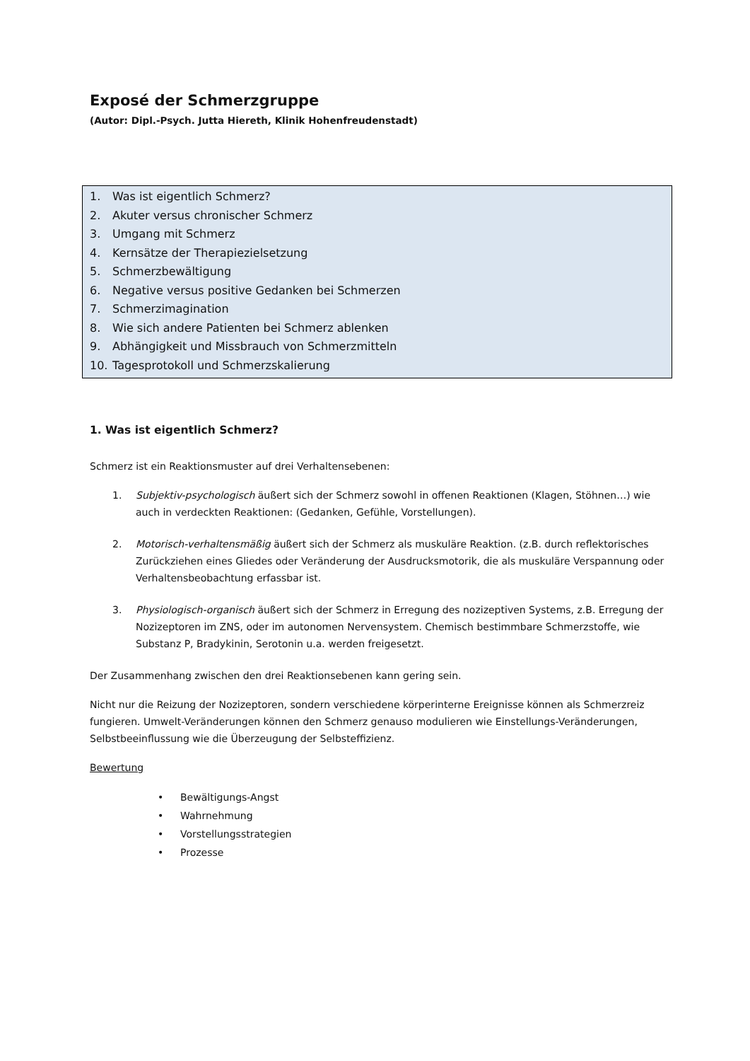Exposé der Schmerzgruppe
(Autor: Dipl.-Psych. Jutta Hiereth, Klinik Hohenfreudenstadt)
1. Was ist eigentlich Schmerz?
2. Akuter versus chronischer Schmerz
3. Umgang mit Schmerz
4. Kernsätze der Therapiezielsetzung
5. Schmerzbewältigung
6. Negative versus positive Gedanken bei Schmerzen
7. Schmerzimagination
8. Wie sich andere Patienten bei Schmerz ablenken
9. Abhängigkeit und Missbrauch von Schmerzmitteln
10. Tagesprotokoll und Schmerzskalierung
1. Was ist eigentlich Schmerz?
Schmerz ist ein Reaktionsmuster auf drei Verhaltensebenen:
1. Subjektiv-psychologisch äußert sich der Schmerz sowohl in offenen Reaktionen (Klagen, Stöhnen…) wie auch in verdeckten Reaktionen: (Gedanken, Gefühle, Vorstellungen).
2. Motorisch-verhaltensmäßig äußert sich der Schmerz als muskuläre Reaktion. (z.B. durch reflektorisches Zurückziehen eines Gliedes oder Veränderung der Ausdrucksmotorik, die als muskuläre Verspannung oder Verhaltensbeobachtung erfassbar ist.
3. Physiologisch-organisch äußert sich der Schmerz in Erregung des nozizeptiven Systems, z.B. Erregung der Nozizeptoren im ZNS, oder im autonomen Nervensystem. Chemisch bestimmbare Schmerzstoffe, wie Substanz P, Bradykinin, Serotonin u.a. werden freigesetzt.
Der Zusammenhang zwischen den drei Reaktionsebenen kann gering sein.
Nicht nur die Reizung der Nozizeptoren, sondern verschiedene körperinterne Ereignisse können als Schmerzreiz fungieren. Umwelt-Veränderungen können den Schmerz genauso modulieren wie Einstellungs-Veränderungen, Selbstbeeinflussung wie die Überzeugung der Selbsteffizienz.
Bewertung
• Bewältigungs-Angst
• Wahrnehmung
• Vorstellungsstrategien
• Prozesse